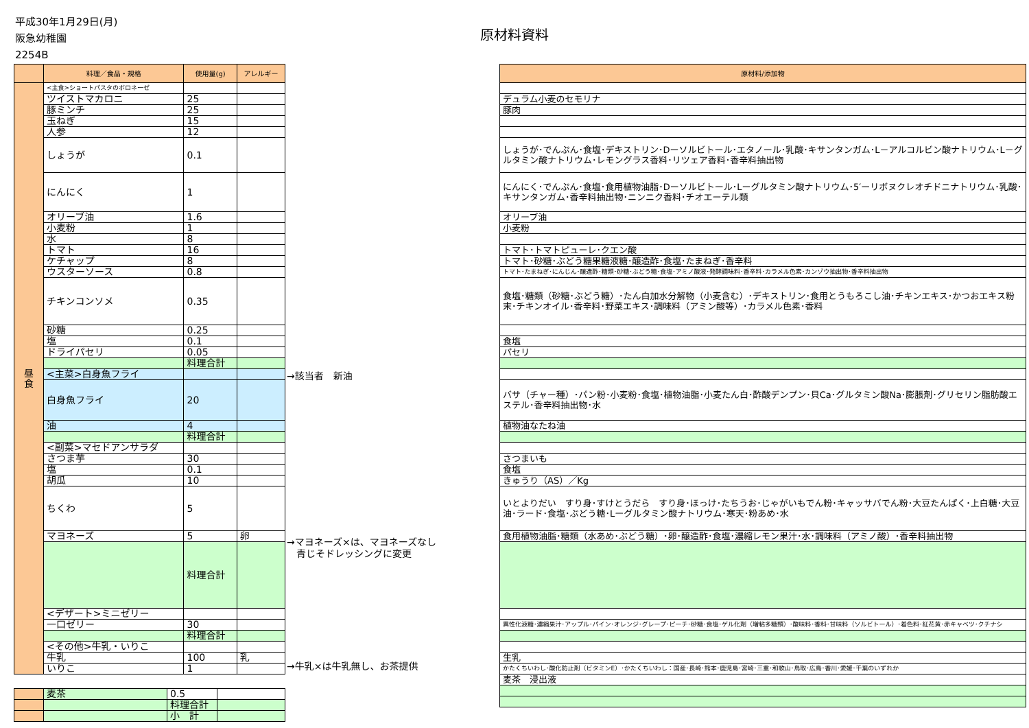平成30年1月29日(月)
阪急幼稚園
2254B
原材料資料
| | 料理／食品・規格 | 使用量(g) | アレルギー |
| --- | --- | --- | --- |
| 昼 食 | <主食>ショートパスタのボロネーゼ | | |
| | ツイストマカロニ | 25 | |
| | 豚ミンチ | 25 | |
| | 玉ねぎ | 15 | |
| | 人参 | 12 | |
| | しょうが | 0.1 | |
| | にんにく | 1 | |
| | オリーブ油 | 1.6 | |
| | 小麦粉 | 1 | |
| | 水 | 8 | |
| | トマト | 16 | |
| | ケチャップ | 8 | |
| | ウスターソース | 0.8 | |
| | チキンコンソメ | 0.35 | |
| | 砂糖 | 0.25 | |
| | 塩 | 0.1 | |
| | ドライパセリ | 0.05 | |
| | | 料理合計 | |
| | <主菜>白身魚フライ | | |
| | 白身魚フライ | 20 | |
| | 油 | 4 | |
| | | 料理合計 | |
| | <副菜>マセドアンサラダ | | |
| | さつま芋 | 30 | |
| | 塩 | 0.1 | |
| | 胡瓜 | 10 | |
| | ちくわ | 5 | |
| | マヨネーズ | 5 | 卵 |
| | | 料理合計 | |
| | <デザート>ミニゼリー | | |
| | 一口ゼリー | 30 | |
| | | 料理合計 | |
| | <その他>牛乳・いりこ | | |
| | 牛乳 | 100 | 乳 |
| | いりこ | 1 | |
→該当者　新油
→マヨネーズ×は、マヨネーズなし
　青じそドレッシングに変更
→牛乳×は牛乳無し、お茶提供
| 原材料/添加物 |
| --- |
| デュラム小麦のセモリナ |
| 豚肉 |
| しょうが･でんぷん･食塩･デキストリン･Dーソルビトール･エタノール･乳酸･キサンタンガム･L－アルコルビン酸ナトリウム･L－グルタミン酸ナトリウム･レモングラス香料･リツェア香料･香辛料抽出物 |
| にんにく･でんぷん･食塩･食用植物油脂･Dーソルビトール･Lーグルタミン酸ナトリウム･5′ーリボヌクレオチドニナトリウム･乳酸･キサンタンガム･香辛料抽出物･ニンニク香料･チオエーテル類 |
| オリーブ油 |
| 小麦粉 |
| トマト･トマトピューレ･クエン酸 |
| トマト･砂糖･ぶどう糖果糖液糖･醸造酢･食塩･たまねぎ･香辛料 |
| トマト･たまねぎ･にんじん･醸造酢･糖類･砂糖･ぶどう糖･食塩･アミノ酸液･発酵調味料･香辛料･カラメル色素･カンゾウ抽出物･香辛料抽出物 |
| 食塩･糖類（砂糖･ぶどう糖）･たん白加水分解物（小麦含む）･デキストリン･食用とうもろこし油･チキンエキス･かつおエキス粉末･チキンオイル･香辛料･野菜エキス･調味料（アミン酸等）･カラメル色素･香料 |
| 食塩 |
| パセリ |
| バサ（チャー種）･パン粉･小麦粉･食塩･植物油脂･小麦たん白･酢酸デンプン･貝Ca･グルタミン酸Na･膨脹剤･グリセリン脂肪酸エステル･香辛料抽出物･水 |
| 植物油なたね油 |
| さつまいも |
| 食塩 |
| きゅうり（AS）／Kg |
| いとよりだい すり身･すけとうだら すり身･ほっけ･たちうお･じゃがいもでん粉･キャッサバでん粉･大豆たんぱく･上白糖･大豆油･ラード･食塩･ぶどう糖･Lーグルタミン酸ナトリウム･寒天･粉あめ･水 |
| 食用植物油脂･糖類（水あめ･ぶどう糖）･卵･醸造酢･食塩･濃縮レモン果汁･水･調味料（アミノ酸）･香辛料抽出物 |
| 異性化液糖･濃縮果汁･アップル･パイン･オレンジ･グレープ･ピーチ･砂糖･食塩･ゲル化剤（増粘多糖類）･酸味料･香料･甘味料（ソルビトール）･着色料･紅花黄･赤キャベツ･クチナシ |
| 生乳 |
| かたくちいわし･酸化防止剤（ビタミンE）･かたくちいわし：国産･長崎･熊本･鹿児島･宮崎･三重･和歌山･鳥取･広島･香川･愛媛･千葉のいずれか |
| 麦茶 浸出液 |
| | 麦茶 | 0.5 | |
| | | 料理合計 | |
| | | 小 計 | |